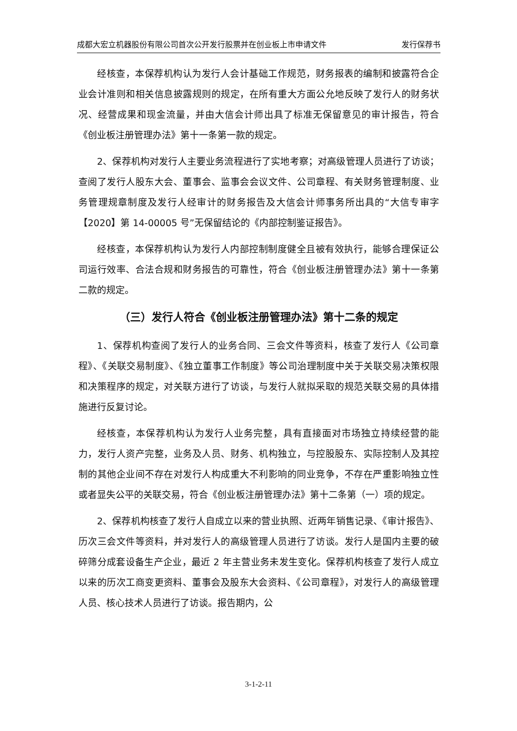成都大宏立机器股份有限公司首次公开发行股票并在创业板上市申请文件 发行保荐书
经核查，本保荐机构认为发行人会计基础工作规范，财务报表的编制和披露符合企业会计准则和相关信息披露规则的规定，在所有重大方面公允地反映了发行人的财务状况、经营成果和现金流量，并由大信会计师出具了标准无保留意见的审计报告，符合《创业板注册管理办法》第十一条第一款的规定。
2、保荐机构对发行人主要业务流程进行了实地考察；对高级管理人员进行了访谈；查阅了发行人股东大会、董事会、监事会会议文件、公司章程、有关财务管理制度、业务管理规章制度及发行人经审计的财务报告及大信会计师事务所出具的“大信专审字【2020】第 14-00005 号”无保留结论的《内部控制鉴证报告》。
经核查，本保荐机构认为发行人内部控制制度健全且被有效执行，能够合理保证公司运行效率、合法合规和财务报告的可靠性，符合《创业板注册管理办法》第十一条第二款的规定。
（三）发行人符合《创业板注册管理办法》第十二条的规定
1、保荐机构查阅了发行人的业务合同、三会文件等资料，核查了发行人《公司章程》、《关联交易制度》、《独立董事工作制度》等公司治理制度中关于关联交易决策权限和决策程序的规定，对关联方进行了访谈，与发行人就拟采取的规范关联交易的具体措施进行反复讨论。
经核查，本保荐机构认为发行人业务完整，具有直接面对市场独立持续经营的能力，发行人资产完整，业务及人员、财务、机构独立，与控股股东、实际控制人及其控制的其他企业间不存在对发行人构成重大不利影响的同业竞争，不存在严重影响独立性或者显失公平的关联交易，符合《创业板注册管理办法》第十二条第（一）项的规定。
2、保荐机构核查了发行人自成立以来的营业执照、近两年销售记录、《审计报告》、历次三会文件等资料，并对发行人的高级管理人员进行了访谈。发行人是国内主要的破碎筛分成套设备生产企业，最近 2 年主营业务未发生变化。保荐机构核查了发行人成立以来的历次工商变更资料、董事会及股东大会资料、《公司章程》，对发行人的高级管理人员、核心技术人员进行了访谈。报告期内，公
3-1-2-11